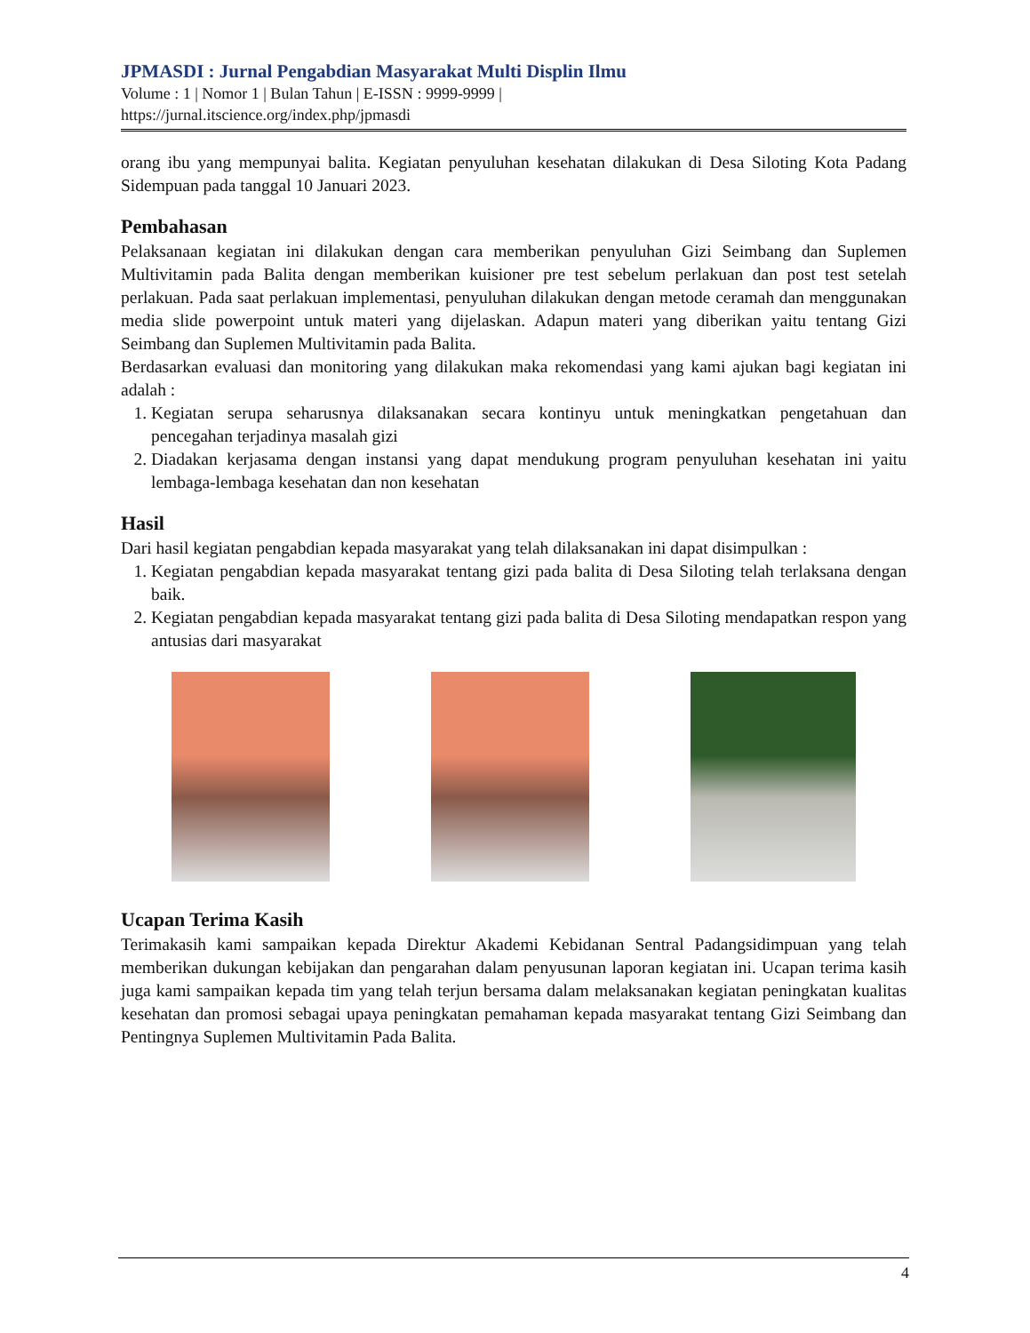JPMASDI : Jurnal Pengabdian Masyarakat Multi Displin Ilmu
Volume : 1 | Nomor 1 | Bulan Tahun | E-ISSN : 9999-9999 |
https://jurnal.itscience.org/index.php/jpmasdi
orang ibu yang mempunyai balita. Kegiatan penyuluhan kesehatan dilakukan di Desa Siloting Kota Padang Sidempuan pada tanggal 10 Januari 2023.
Pembahasan
Pelaksanaan kegiatan ini dilakukan dengan cara memberikan penyuluhan Gizi Seimbang dan Suplemen Multivitamin pada Balita dengan memberikan kuisioner pre test sebelum perlakuan dan post test setelah perlakuan. Pada saat perlakuan implementasi, penyuluhan dilakukan dengan metode ceramah dan menggunakan media slide powerpoint untuk materi yang dijelaskan. Adapun materi yang diberikan yaitu tentang Gizi Seimbang dan Suplemen Multivitamin pada Balita.
Berdasarkan evaluasi dan monitoring yang dilakukan maka rekomendasi yang kami ajukan bagi kegiatan ini adalah :
1. Kegiatan serupa seharusnya dilaksanakan secara kontinyu untuk meningkatkan pengetahuan dan pencegahan terjadinya masalah gizi
2. Diadakan kerjasama dengan instansi yang dapat mendukung program penyuluhan kesehatan ini yaitu lembaga-lembaga kesehatan dan non kesehatan
Hasil
Dari hasil kegiatan pengabdian kepada masyarakat yang telah dilaksanakan ini dapat disimpulkan :
1. Kegiatan pengabdian kepada masyarakat tentang gizi pada balita di Desa Siloting telah terlaksana dengan baik.
2. Kegiatan pengabdian kepada masyarakat tentang gizi pada balita di Desa Siloting mendapatkan respon yang antusias dari masyarakat
Ucapan Terima Kasih
Terimakasih kami sampaikan kepada Direktur Akademi Kebidanan Sentral Padangsidimpuan yang telah memberikan dukungan kebijakan dan pengarahan dalam penyusunan laporan kegiatan ini. Ucapan terima kasih juga kami sampaikan kepada tim yang telah terjun bersama dalam melaksanakan kegiatan peningkatan kualitas kesehatan dan promosi sebagai upaya peningkatan pemahaman kepada masyarakat tentang Gizi Seimbang dan Pentingnya Suplemen Multivitamin Pada Balita.
4